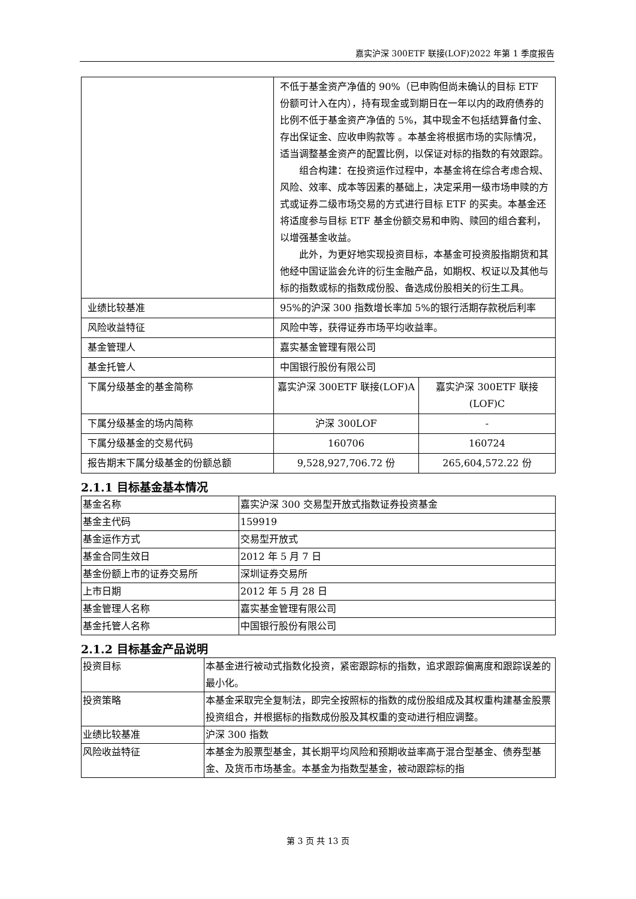嘉实沪深 300ETF 联接(LOF)2022 年第 1 季度报告
| | 不低于基金资产净值的 90%（已申购但尚未确认的目标 ETF 份额可计入在内），持有现金或到期日在一年以内的政府债券的比例不低于基金资产净值的 5%，其中现金不包括结算备付金、存出保证金、应收申购款等 。本基金将根据市场的实际情况，适当调整基金资产的配置比例，以保证对标的指数的有效跟踪。 组合构建：在投资运作过程中，本基金将在综合考虑合规、风险、效率、成本等因素的基础上，决定采用一级市场申赎的方式或证券二级市场交易的方式进行目标 ETF 的买卖。本基金还将适度参与目标 ETF 基金份额交易和申购、赎回的组合套利，以增强基金收益。 此外，为更好地实现投资目标，本基金可投资股指期货和其他经中国证监会允许的衍生金融产品，如期权、权证以及其他与标的指数或标的指数成份股、备选成份股相关的衍生工具。 | |
| 业绩比较基准 | 95%的沪深 300 指数增长率加 5%的银行活期存款税后利率 | |
| 风险收益特征 | 风险中等，获得证券市场平均收益率。 | |
| 基金管理人 | 嘉实基金管理有限公司 | |
| 基金托管人 | 中国银行股份有限公司 | |
| 下属分级基金的基金简称 | 嘉实沪深 300ETF 联接(LOF)A | 嘉实沪深 300ETF 联接(LOF)C |
| 下属分级基金的场内简称 | 沪深 300LOF | - |
| 下属分级基金的交易代码 | 160706 | 160724 |
| 报告期末下属分级基金的份额总额 | 9,528,927,706.72 份 | 265,604,572.22 份 |
2.1.1 目标基金基本情况
| 基金名称 | 嘉实沪深 300 交易型开放式指数证券投资基金 |
| 基金主代码 | 159919 |
| 基金运作方式 | 交易型开放式 |
| 基金合同生效日 | 2012 年 5 月 7 日 |
| 基金份额上市的证券交易所 | 深圳证券交易所 |
| 上市日期 | 2012 年 5 月 28 日 |
| 基金管理人名称 | 嘉实基金管理有限公司 |
| 基金托管人名称 | 中国银行股份有限公司 |
2.1.2 目标基金产品说明
| 投资目标 | 本基金进行被动式指数化投资，紧密跟踪标的指数，追求跟踪偏离度和跟踪误差的最小化。 |
| 投资策略 | 本基金采取完全复制法，即完全按照标的指数的成份股组成及其权重构建基金股票投资组合，并根据标的指数成份股及其权重的变动进行相应调整。 |
| 业绩比较基准 | 沪深 300 指数 |
| 风险收益特征 | 本基金为股票型基金，其长期平均风险和预期收益率高于混合型基金、债券型基金、及货币市场基金。本基金为指数型基金，被动跟踪标的指 |
第 3 页 共 13 页